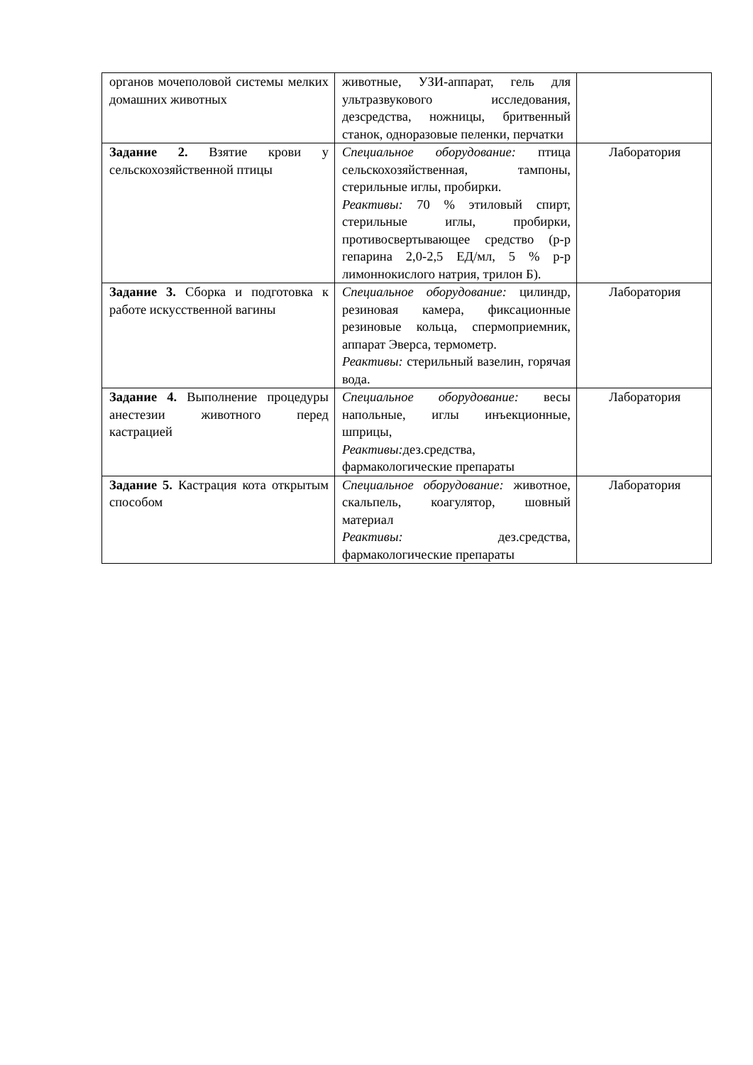| органов мочеполовой системы мелких домашних животных | животные, УЗИ-аппарат, гель для ультразвукового исследования, дезсредства, ножницы, бритвенный станок, одноразовые пеленки, перчатки | |
| Задание 2. Взятие крови у сельскохозяйственной птицы | Специальное оборудование: птица сельскохозяйственная, тампоны, стерильные иглы, пробирки. Реактивы: 70 % этиловый спирт, стерильные иглы, пробирки, противосвертывающее средство (р-р гепарина 2,0-2,5 ЕД/мл, 5 % р-р лимоннокислого натрия, трилон Б). | Лаборатория |
| Задание 3. Сборка и подготовка к работе искусственной вагины | Специальное оборудование: цилиндр, резиновая камера, фиксационные резиновые кольца, спермоприемник, аппарат Эверса, термометр. Реактивы: стерильный вазелин, горячая вода. | Лаборатория |
| Задание 4. Выполнение процедуры анестезии животного перед кастрацией | Специальное оборудование: весы напольные, иглы инъекционные, шприцы, Реактивы: дез.средства, фармакологические препараты | Лаборатория |
| Задание 5. Кастрация кота открытым способом | Специальное оборудование: животное, скальпель, коагулятор, шовный материал Реактивы: дез.средства, фармакологические препараты | Лаборатория |